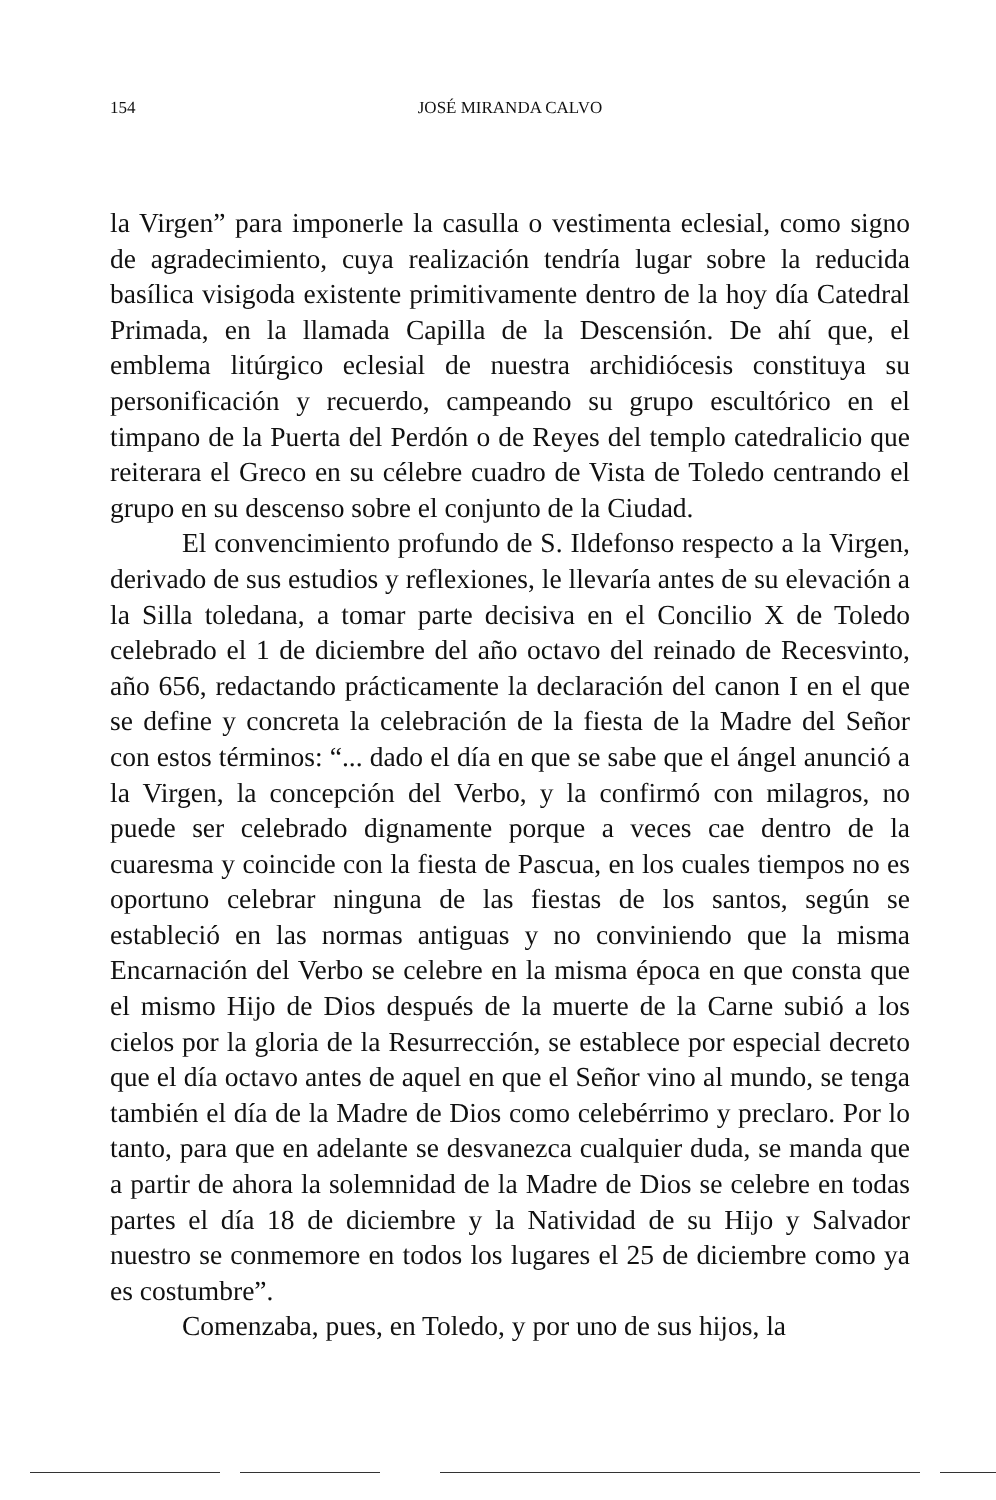154
JOSÉ MIRANDA CALVO
la Virgen” para imponerle la casulla o vestimenta eclesial, como signo de agradecimiento, cuya realización tendría lugar sobre la reducida basílica visigoda existente primitivamente dentro de la hoy día Catedral Primada, en la llamada Capilla de la Descensión. De ahí que, el emblema litúrgico eclesial de nuestra archidiócesis constituya su personificación y recuerdo, campeando su grupo escultórico en el timpano de la Puerta del Perdón o de Reyes del templo catedralicio que reiterara el Greco en su célebre cuadro de Vista de Toledo centrando el grupo en su descenso sobre el conjunto de la Ciudad.
El convencimiento profundo de S. Ildefonso respecto a la Virgen, derivado de sus estudios y reflexiones, le llevaría antes de su elevación a la Silla toledana, a tomar parte decisiva en el Concilio X de Toledo celebrado el 1 de diciembre del año octavo del reinado de Recesvinto, año 656, redactando prácticamente la declaración del canon I en el que se define y concreta la celebración de la fiesta de la Madre del Señor con estos términos: “... dado el día en que se sabe que el ángel anunció a la Virgen, la concepción del Verbo, y la confirmó con milagros, no puede ser celebrado dignamente porque a veces cae dentro de la cuaresma y coincide con la fiesta de Pascua, en los cuales tiempos no es oportuno celebrar ninguna de las fiestas de los santos, según se estableció en las normas antiguas y no conviniendo que la misma Encarnación del Verbo se celebre en la misma época en que consta que el mismo Hijo de Dios después de la muerte de la Carne subió a los cielos por la gloria de la Resurrección, se establece por especial decreto que el día octavo antes de aquel en que el Señor vino al mundo, se tenga también el día de la Madre de Dios como celebérrimo y preclaro. Por lo tanto, para que en adelante se desvanezca cualquier duda, se manda que a partir de ahora la solemnidad de la Madre de Dios se celebre en todas partes el día 18 de diciembre y la Natividad de su Hijo y Salvador nuestro se conmemore en todos los lugares el 25 de diciembre como ya es costumbre”.
Comenzaba, pues, en Toledo, y por uno de sus hijos, la